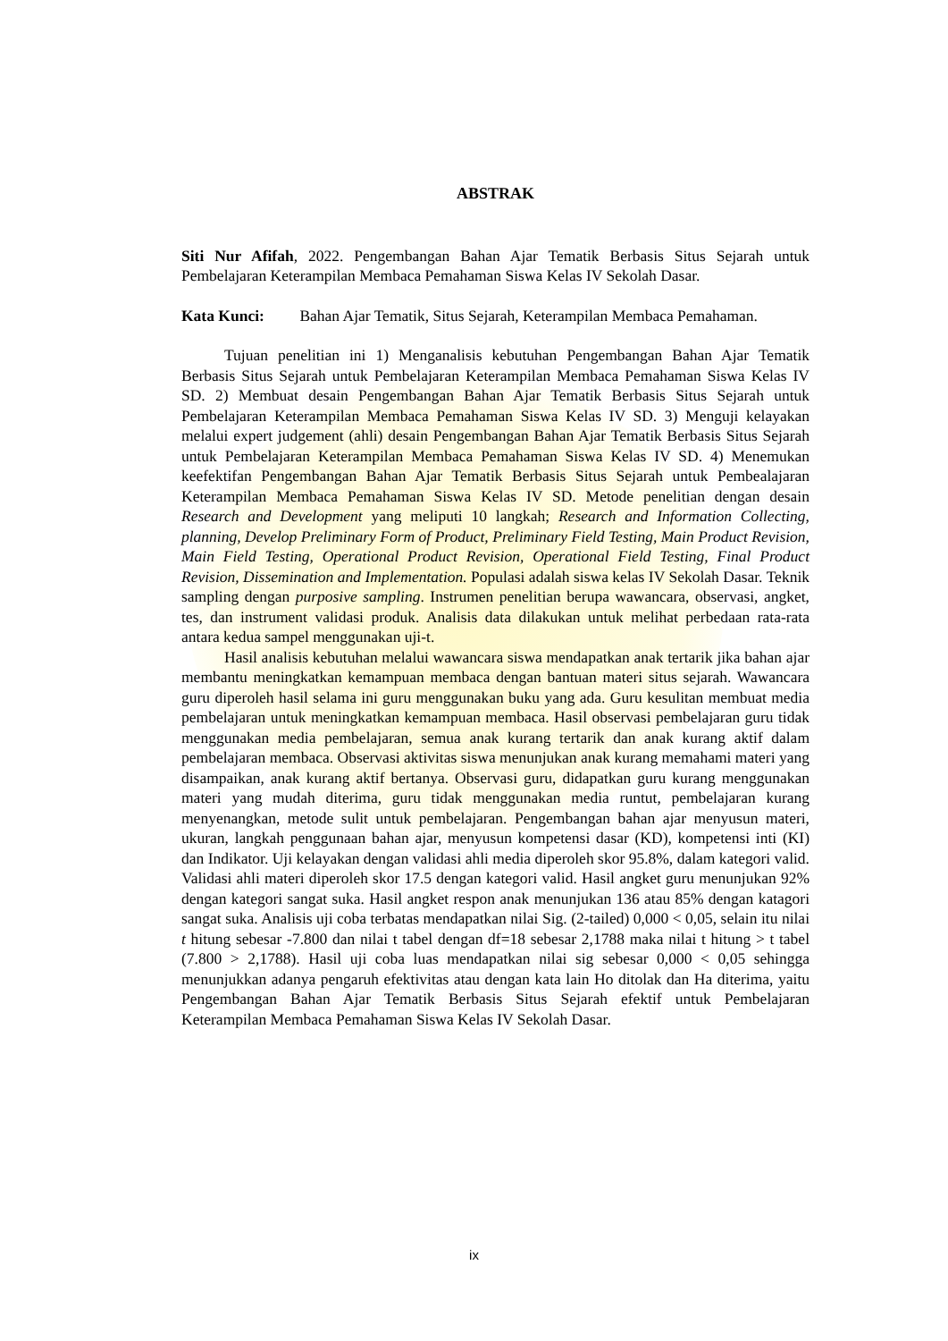ABSTRAK
Siti Nur Afifah, 2022. Pengembangan Bahan Ajar Tematik Berbasis Situs Sejarah untuk Pembelajaran Keterampilan Membaca Pemahaman Siswa Kelas IV Sekolah Dasar.
Kata Kunci: Bahan Ajar Tematik, Situs Sejarah, Keterampilan Membaca Pemahaman.
Tujuan penelitian ini 1) Menganalisis kebutuhan Pengembangan Bahan Ajar Tematik Berbasis Situs Sejarah untuk Pembelajaran Keterampilan Membaca Pemahaman Siswa Kelas IV SD. 2) Membuat desain Pengembangan Bahan Ajar Tematik Berbasis Situs Sejarah untuk Pembelajaran Keterampilan Membaca Pemahaman Siswa Kelas IV SD. 3) Menguji kelayakan melalui expert judgement (ahli) desain Pengembangan Bahan Ajar Tematik Berbasis Situs Sejarah untuk Pembelajaran Keterampilan Membaca Pemahaman Siswa Kelas IV SD. 4) Menemukan keefektifan Pengembangan Bahan Ajar Tematik Berbasis Situs Sejarah untuk Pembealajaran Keterampilan Membaca Pemahaman Siswa Kelas IV SD. Metode penelitian dengan desain Research and Development yang meliputi 10 langkah; Research and Information Collecting, planning, Develop Preliminary Form of Product, Preliminary Field Testing, Main Product Revision, Main Field Testing, Operational Product Revision, Operational Field Testing, Final Product Revision, Dissemination and Implementation. Populasi adalah siswa kelas IV Sekolah Dasar. Teknik sampling dengan purposive sampling. Instrumen penelitian berupa wawancara, observasi, angket, tes, dan instrument validasi produk. Analisis data dilakukan untuk melihat perbedaan rata-rata antara kedua sampel menggunakan uji-t.
Hasil analisis kebutuhan melalui wawancara siswa mendapatkan anak tertarik jika bahan ajar membantu meningkatkan kemampuan membaca dengan bantuan materi situs sejarah. Wawancara guru diperoleh hasil selama ini guru menggunakan buku yang ada. Guru kesulitan membuat media pembelajaran untuk meningkatkan kemampuan membaca. Hasil observasi pembelajaran guru tidak menggunakan media pembelajaran, semua anak kurang tertarik dan anak kurang aktif dalam pembelajaran membaca. Observasi aktivitas siswa menunjukan anak kurang memahami materi yang disampaikan, anak kurang aktif bertanya. Observasi guru, didapatkan guru kurang menggunakan materi yang mudah diterima, guru tidak menggunakan media runtut, pembelajaran kurang menyenangkan, metode sulit untuk pembelajaran. Pengembangan bahan ajar menyusun materi, ukuran, langkah penggunaan bahan ajar, menyusun kompetensi dasar (KD), kompetensi inti (KI) dan Indikator. Uji kelayakan dengan validasi ahli media diperoleh skor 95.8%, dalam kategori valid. Validasi ahli materi diperoleh skor 17.5 dengan kategori valid. Hasil angket guru menunjukan 92% dengan kategori sangat suka. Hasil angket respon anak menunjukan 136 atau 85% dengan katagori sangat suka. Analisis uji coba terbatas mendapatkan nilai Sig. (2-tailed) 0,000 < 0,05, selain itu nilai t hitung sebesar -7.800 dan nilai t tabel dengan df=18 sebesar 2,1788 maka nilai t hitung > t tabel (7.800 > 2,1788). Hasil uji coba luas mendapatkan nilai sig sebesar 0,000 < 0,05 sehingga menunjukkan adanya pengaruh efektivitas atau dengan kata lain Ho ditolak dan Ha diterima, yaitu Pengembangan Bahan Ajar Tematik Berbasis Situs Sejarah efektif untuk Pembelajaran Keterampilan Membaca Pemahaman Siswa Kelas IV Sekolah Dasar.
ix